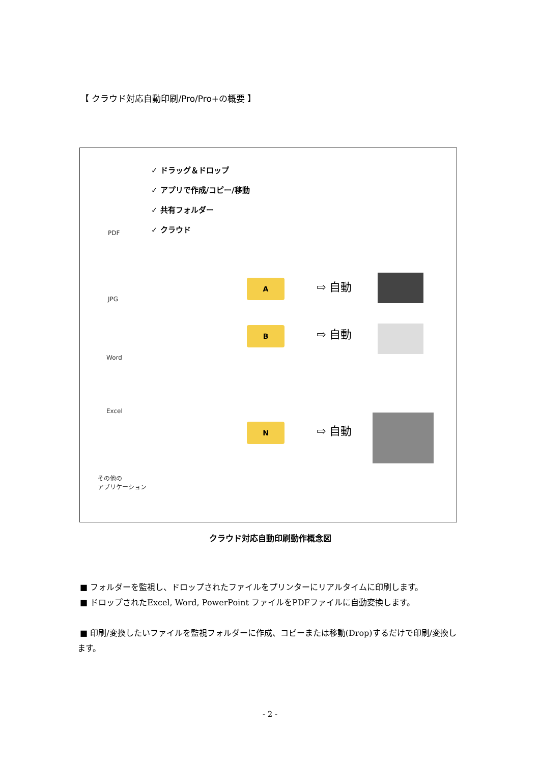【 クラウド対応自動印刷/Pro/Pro+の概要 】
✓ ドラッグ＆ドロップ
✓ アプリで作成/コピー/移動
✓ 共有フォルダー
✓ クラウド
PDF
JPG
Word
Excel
その他の
アプリケーション
A
B
N
⇨ 自動
⇨ 自動
⇨ 自動
クラウド対応自動印刷動作概念図
■ フォルダーを監視し、ドロップされたファイルをプリンターにリアルタイムに印刷します。
■ ドロップされたExcel, Word, PowerPoint ファイルをPDFファイルに自動変換します。
■ 印刷/変換したいファイルを監視フォルダーに作成、コピーまたは移動(Drop)するだけで印刷/変換します。
- 2 -